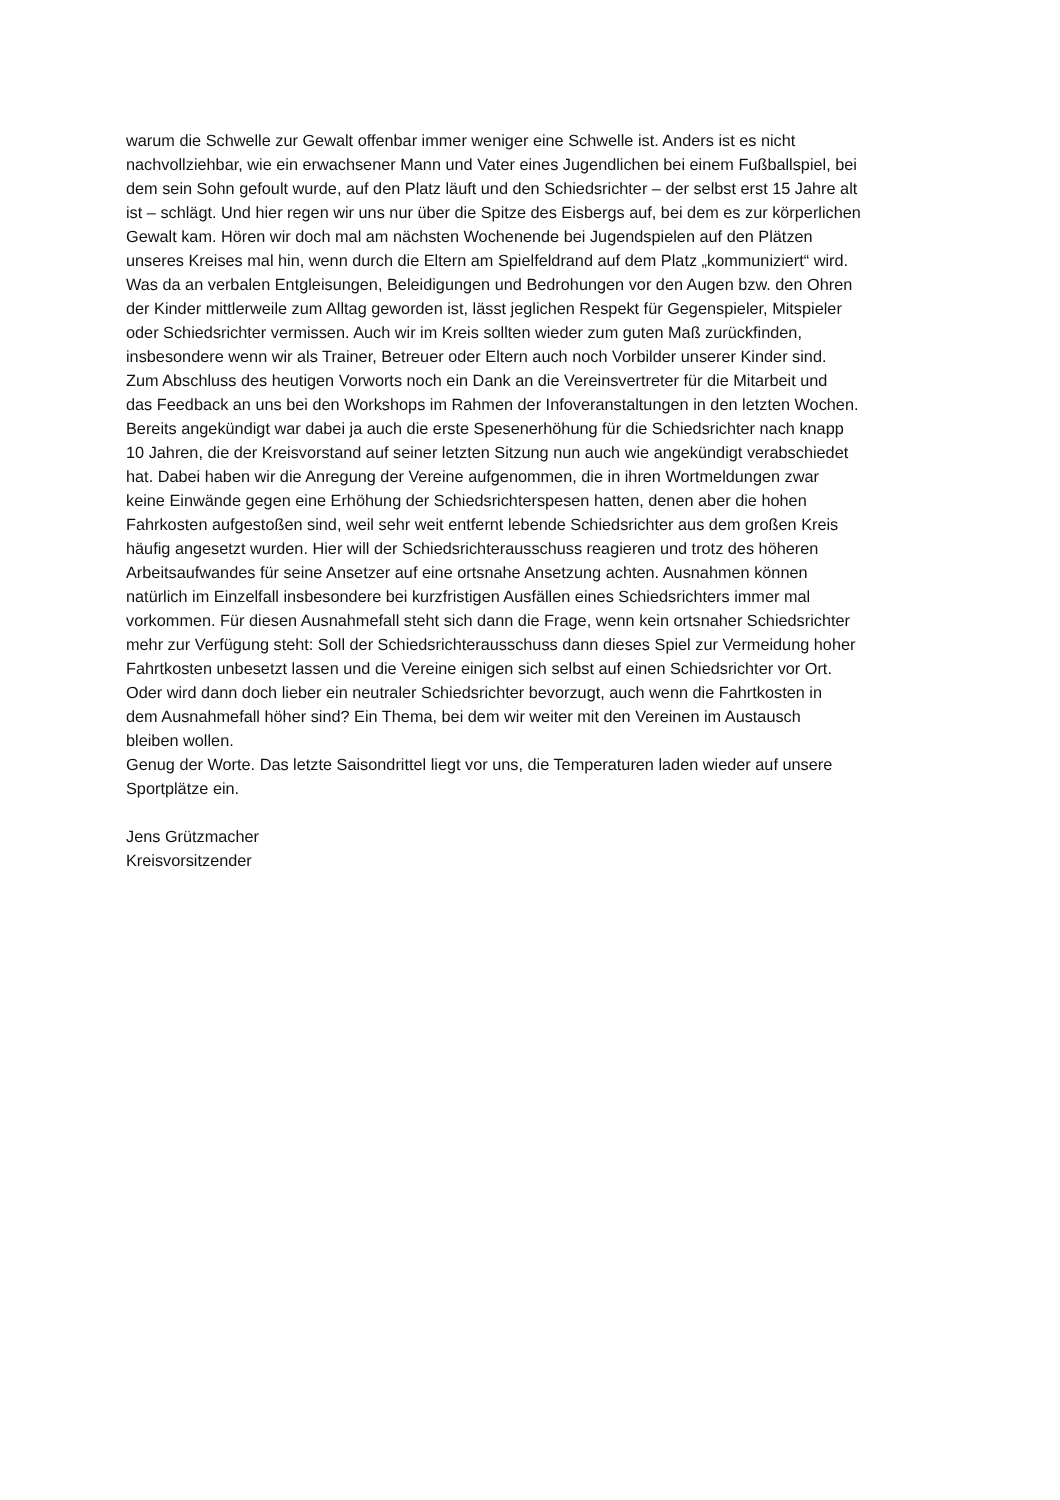warum die Schwelle zur Gewalt offenbar immer weniger eine Schwelle ist. Anders ist es nicht
nachvollziehbar, wie ein erwachsener Mann und Vater eines Jugendlichen bei einem Fußballspiel, bei
dem sein Sohn gefoult wurde, auf den Platz läuft und den Schiedsrichter – der selbst erst 15 Jahre alt
ist – schlägt. Und hier regen wir uns nur über die Spitze des Eisbergs auf, bei dem es zur körperlichen
Gewalt kam. Hören wir doch mal am nächsten Wochenende bei Jugendspielen auf den Plätzen
unseres Kreises mal hin, wenn durch die Eltern am Spielfeldrand auf dem Platz „kommuniziert“ wird.
Was da an verbalen Entgleisungen, Beleidigungen und Bedrohungen vor den Augen bzw. den Ohren
der Kinder mittlerweile zum Alltag geworden ist, lässt jeglichen Respekt für Gegenspieler, Mitspieler
oder Schiedsrichter vermissen. Auch wir im Kreis sollten wieder zum guten Maß zurückfinden,
insbesondere wenn wir als Trainer, Betreuer oder Eltern auch noch Vorbilder unserer Kinder sind.
Zum Abschluss des heutigen Vorworts noch ein Dank an die Vereinsvertreter für die Mitarbeit und
das Feedback an uns bei den Workshops im Rahmen der Infoveranstaltungen in den letzten Wochen.
Bereits angekündigt war dabei ja auch die erste Spesenerhöhung für die Schiedsrichter nach knapp
10 Jahren, die der Kreisvorstand auf seiner letzten Sitzung nun auch wie angekündigt verabschiedet
hat. Dabei haben wir die Anregung der Vereine aufgenommen, die in ihren Wortmeldungen zwar
keine Einwände gegen eine Erhöhung der Schiedsrichterspesen hatten, denen aber die hohen
Fahrkosten aufgestoßen sind, weil sehr weit entfernt lebende Schiedsrichter aus dem großen Kreis
häufig angesetzt wurden. Hier will der Schiedsrichterausschuss reagieren und trotz des höheren
Arbeitsaufwandes für seine Ansetzer auf eine ortsnahe Ansetzung achten. Ausnahmen können
natürlich im Einzelfall insbesondere bei kurzfristigen Ausfällen eines Schiedsrichters immer mal
vorkommen. Für diesen Ausnahmefall steht sich dann die Frage, wenn kein ortsnaher Schiedsrichter
mehr zur Verfügung steht: Soll der Schiedsrichterausschuss dann dieses Spiel zur Vermeidung hoher
Fahrtkosten unbesetzt lassen und die Vereine einigen sich selbst auf einen Schiedsrichter vor Ort.
Oder wird dann doch lieber ein neutraler Schiedsrichter bevorzugt, auch wenn die Fahrtkosten in
dem Ausnahmefall höher sind? Ein Thema, bei dem wir weiter mit den Vereinen im Austausch
bleiben wollen.
Genug der Worte. Das letzte Saisondrittel liegt vor uns, die Temperaturen laden wieder auf unsere
Sportplätze ein.
Jens Grützmacher
Kreisvorsitzender